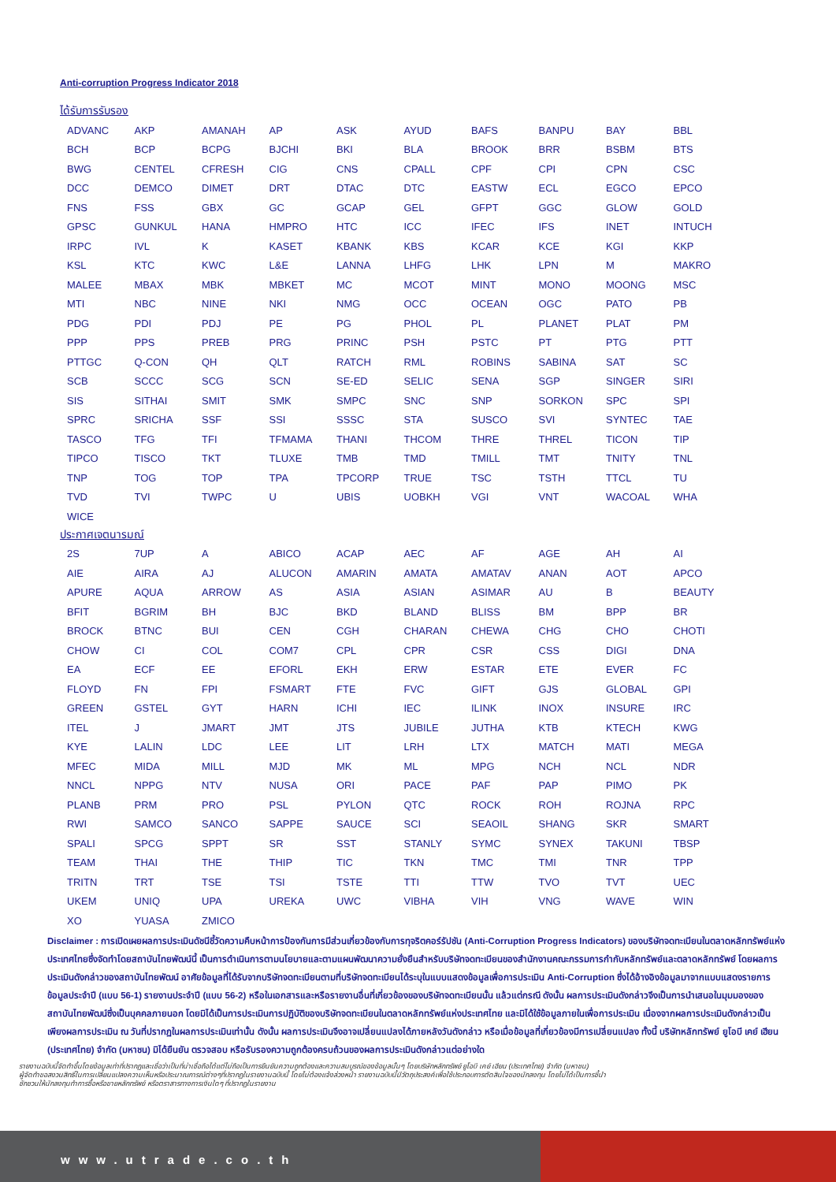Anti-corruption Progress Indicator 2018
ได้รับการรับรอง
| ADVANC | AKP | AMANAH | AP | ASK | AYUD | BAFS | BANPU | BAY | BBL |
| BCH | BCP | BCPG | BJCHI | BKI | BLA | BROOK | BRR | BSBM | BTS |
| BWG | CENTEL | CFRESH | CIG | CNS | CPALL | CPF | CPI | CPN | CSC |
| DCC | DEMCO | DIMET | DRT | DTAC | DTC | EASTW | ECL | EGCO | EPCO |
| FNS | FSS | GBX | GC | GCAP | GEL | GFPT | GGC | GLOW | GOLD |
| GPSC | GUNKUL | HANA | HMPRO | HTC | ICC | IFEC | IFS | INET | INTUCH |
| IRPC | IVL | K | KASET | KBANK | KBS | KCAR | KCE | KGI | KKP |
| KSL | KTC | KWC | L&E | LANNA | LHFG | LHK | LPN | M | MAKRO |
| MALEE | MBAX | MBK | MBKET | MC | MCOT | MINT | MONO | MOONG | MSC |
| MTI | NBC | NINE | NKI | NMG | OCC | OCEAN | OGC | PATO | PB |
| PDG | PDI | PDJ | PE | PG | PHOL | PL | PLANET | PLAT | PM |
| PPP | PPS | PREB | PRG | PRINC | PSH | PSTC | PT | PTG | PTT |
| PTTGC | Q-CON | QH | QLT | RATCH | RML | ROBINS | SABINA | SAT | SC |
| SCB | SCCC | SCG | SCN | SE-ED | SELIC | SENA | SGP | SINGER | SIRI |
| SIS | SITHAI | SMIT | SMK | SMPC | SNC | SNP | SORKON | SPC | SPI |
| SPRC | SRICHA | SSF | SSI | SSSC | STA | SUSCO | SVI | SYNTEC | TAE |
| TASCO | TFG | TFI | TFMAMA | THANI | THCOM | THRE | THREL | TICON | TIP |
| TIPCO | TISCO | TKT | TLUXE | TMB | TMD | TMILL | TMT | TNITY | TNL |
| TNP | TOG | TOP | TPA | TPCORP | TRUE | TSC | TSTH | TTCL | TU |
| TVD | TVI | TWPC | U | UBIS | UOBKH | VGI | VNT | WACOAL | WHA |
| WICE | | | | | | | | | |
ประกาศเจตนารมณ์
| 2S | 7UP | A | ABICO | ACAP | AEC | AF | AGE | AH | AI |
| AIE | AIRA | AJ | ALUCON | AMARIN | AMATA | AMATAV | ANAN | AOT | APCO |
| APURE | AQUA | ARROW | AS | ASIA | ASIAN | ASIMAR | AU | B | BEAUTY |
| BFIT | BGRIM | BH | BJC | BKD | BLAND | BLISS | BM | BPP | BR |
| BROCK | BTNC | BUI | CEN | CGH | CHARAN | CHEWA | CHG | CHO | CHOTI |
| CHOW | CI | COL | COM7 | CPL | CPR | CSR | CSS | DIGI | DNA |
| EA | ECF | EE | EFORL | EKH | ERW | ESTAR | ETE | EVER | FC |
| FLOYD | FN | FPI | FSMART | FTE | FVC | GIFT | GJS | GLOBAL | GPI |
| GREEN | GSTEL | GYT | HARN | ICHI | IEC | ILINK | INOX | INSURE | IRC |
| ITEL | J | JMART | JMT | JTS | JUBILE | JUTHA | KTB | KTECH | KWG |
| KYE | LALIN | LDC | LEE | LIT | LRH | LTX | MATCH | MATI | MEGA |
| MFEC | MIDA | MILL | MJD | MK | ML | MPG | NCH | NCL | NDR |
| NNCL | NPPG | NTV | NUSA | ORI | PACE | PAF | PAP | PIMO | PK |
| PLANB | PRM | PRO | PSL | PYLON | QTC | ROCK | ROH | ROJNA | RPC |
| RWI | SAMCO | SANCO | SAPPE | SAUCE | SCI | SEAOIL | SHANG | SKR | SMART |
| SPALI | SPCG | SPPT | SR | SST | STANLY | SYMC | SYNEX | TAKUNI | TBSP |
| TEAM | THAI | THE | THIP | TIC | TKN | TMC | TMI | TNR | TPP |
| TRITN | TRT | TSE | TSI | TSTE | TTI | TTW | TVO | TVT | UEC |
| UKEM | UNIQ | UPA | UREKA | UWC | VIBHA | VIH | VNG | WAVE | WIN |
| XO | YUASA | ZMICO | | | | | | | |
Disclaimer : การเปิดเผยผลการประเมินดัชนีชี้วัดความคืบหน้าการป้องกันการมีส่วนเกี่ยวข้องกับการทุจริตคอร์รัปชัน (Anti-Corruption Progress Indicators) ของบริษัทจดทะเบียนในตลาดหลักทรัพย์แห่งประเทศไทยซึ่งจัดทำโดยสถาบันไทยพัฒน์นี้ เป็นการดำเนินการตามนโยบายและตามแผนพัฒนาความยั่งยืนสำหรับบริษัทจดทะเบียนของสำนักงานคณะกรรมการกำกับหลักทรัพย์และตลาดหลักทรัพย์ โดยผลการประเมินดังกล่าวของสถาบันไทยพัฒน์ อาศัยข้อมูลที่ได้รับจากบริษัทจดทะเบียนตามที่บริษัทจดทะเบียนได้ระบุในแบบแสดงข้อมูลเพื่อการประเมิน Anti-Corruption ซึ่งได้อ้างอิงข้อมูลมาจากแบบแสดงรายการข้อมูลประจำปี (แบบ 56-1) รายงานประจำปี (แบบ 56-2) หรือในเอกสารและหรือรายงานอื่นที่เกี่ยวข้องของบริษัทจดทะเบียนนั้น แล้วแต่กรณี ดังนั้น ผลการประเมินดังกล่าวจึงเป็นการนำเสนอในมุมมองของสถาบันไทยพัฒน์ซึ่งเป็นบุคคลภายนอก โดยมิได้เป็นการประเมินการปฏิบัติของบริษัทจดทะเบียนในตลาดหลักทรัพย์แห่งประเทศไทย และมิได้ใช้ข้อมูลภายในเพื่อการประเมิน เนื่องจากผลการประเมินดังกล่าวเป็นเพียงผลการประเมิน ณ วันที่ปรากฏในผลการประเมินเท่านั้น ดังนั้น ผลการประเมินจึงอาจเปลี่ยนแปลงได้ภายหลังวันดังกล่าว หรือเมื่อข้อมูลที่เกี่ยวข้องมีการเปลี่ยนแปลง ทั้งนี้ บริษัทหลักทรัพย์ ยูโอบี เคย์ เฮียน (ประเทศไทย) จำกัด (มหาชน) มิได้ยืนยัน ตรวจสอบ หรือรับรองความถูกต้องครบถ้วนของผลการประเมินดังกล่าวแต่อย่างใด
รายงานฉบับนี้จัดทำขึ้นโดยข้อมูลเท่าที่ปรากฏและเชื่อว่าเป็นที่น่าเชื่อถือได้แต่ไม่ถือเป็นการยืนยันความถูกต้องและความสมบูรณ์ของข้อมูลนั้นๆ โดยบริษัทหลักทรัพย์ ยูโอบี เคย์ เฮียน (ประเทศไทย) จำกัด (มหาชน)
ผู้จัดทำขอสงวนสิทธิ์ในการเปลี่ยนแปลงความเห็นหรือประมาณการณ์ต่างๆที่ปรากฏในรายงานฉบับนี้ โดยไม่ต้องแจ้งล่วงหน้า รายงานฉบับนี้มีวัตถุประสงค์เพื่อใช้ประกอบการตัดสินใจของนักลงทุน โดยไม่ได้เป็นการชี้นำ
ชักชวนให้นักลงทุนทำการซื้อหรือขายหลักทรัพย์ หรือตราสารทางการเงินใดๆ ที่ปรากฏในรายงาน
www.utrade.co.th